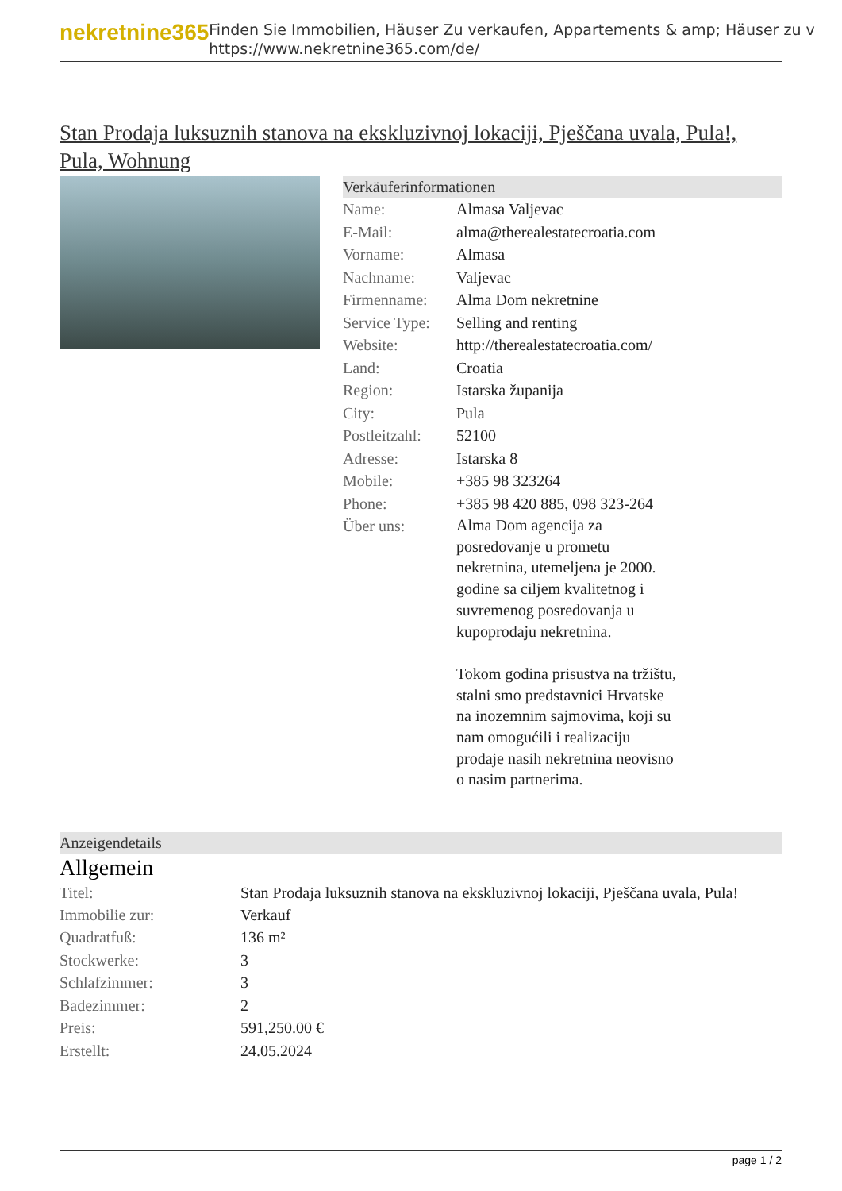nekretnine365
Finden Sie Immobilien, Häuser Zu verkaufen, Appartements & amp; Häuser zu v
https://www.nekretnine365.com/de/
Stan Prodaja luksuznih stanova na ekskluzivnoj lokaciji, Pješčana uvala, Pula!, Pula, Wohnung
Verkäuferinformationen
| Name: | Almasa Valjevac |
| E-Mail: | alma@therealestatecroatia.com |
| Vorname: | Almasa |
| Nachname: | Valjevac |
| Firmenname: | Alma Dom nekretnine |
| Service Type: | Selling and renting |
| Website: | http://therealestatecroatia.com/ |
| Land: | Croatia |
| Region: | Istarska županija |
| City: | Pula |
| Postleitzahl: | 52100 |
| Adresse: | Istarska 8 |
| Mobile: | +385 98 323264 |
| Phone: | +385 98 420 885, 098 323-264 |
| Über uns: | Alma Dom agencija za posredovanje u prometu nekretnina, utemeljena je 2000. godine sa ciljem kvalitetnog i suvremenog posredovanja u kupoprodaju nekretnina. Tokom godina prisustva na tržištu, stalni smo predstavnici Hrvatske na inozemnim sajmovima, koji su nam omogućili i realizaciju prodaje nasih nekretnina neovisno o nasim partnerima. |
Anzeigendetails
Allgemein
| Titel: | Stan Prodaja luksuznih stanova na ekskluzivnoj lokaciji, Pješčana uvala, Pula! |
| Immobilie zur: | Verkauf |
| Quadratfuß: | 136 m² |
| Stockwerke: | 3 |
| Schlafzimmer: | 3 |
| Badezimmer: | 2 |
| Preis: | 591,250.00 € |
| Erstellt: | 24.05.2024 |
page 1 / 2